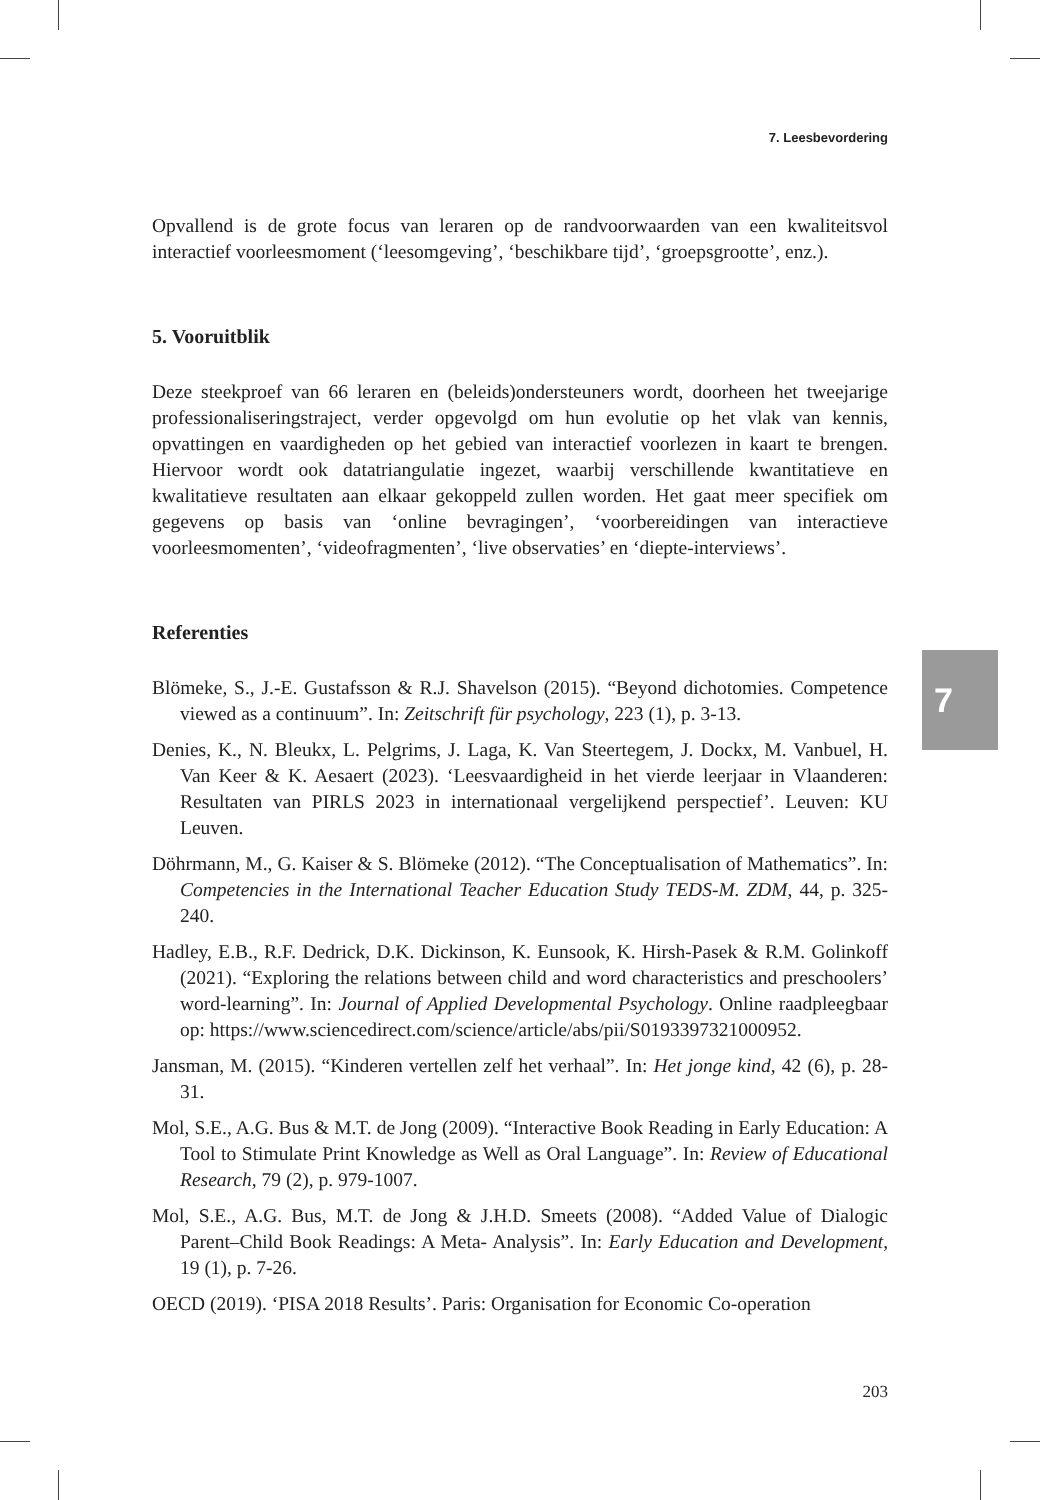7. Leesbevordering
Opvallend is de grote focus van leraren op de randvoorwaarden van een kwaliteitsvol interactief voorleesmoment (‘leesomgeving’, ‘beschikbare tijd’, ‘groepsgrootte’, enz.).
5. Vooruitblik
Deze steekproef van 66 leraren en (beleids)ondersteuners wordt, doorheen het tweejarige professionaliseringstraject, verder opgevolgd om hun evolutie op het vlak van kennis, opvattingen en vaardigheden op het gebied van interactief voorlezen in kaart te brengen. Hiervoor wordt ook datatriangulatie ingezet, waarbij verschillende kwantitatieve en kwalitatieve resultaten aan elkaar gekoppeld zullen worden. Het gaat meer specifiek om gegevens op basis van ‘online bevragingen’, ‘voorbereidingen van interactieve voorleesmomenten’, ‘videofragmenten’, ‘live observaties’ en ‘diepte-interviews’.
Referenties
Blömeke, S., J.-E. Gustafsson & R.J. Shavelson (2015). “Beyond dichotomies. Competence viewed as a continuum”. In: Zeitschrift für psychology, 223 (1), p. 3-13.
Denies, K., N. Bleukx, L. Pelgrims, J. Laga, K. Van Steertegem, J. Dockx, M. Vanbuel, H. Van Keer & K. Aesaert (2023). ‘Leesvaardigheid in het vierde leerjaar in Vlaanderen: Resultaten van PIRLS 2023 in internationaal vergelijkend perspectief’. Leuven: KU Leuven.
Döhrmann, M., G. Kaiser & S. Blömeke (2012). “The Conceptualisation of Mathematics”. In: Competencies in the International Teacher Education Study TEDS-M. ZDM, 44, p. 325-240.
Hadley, E.B., R.F. Dedrick, D.K. Dickinson, K. Eunsook, K. Hirsh-Pasek & R.M. Golinkoff (2021). “Exploring the relations between child and word characteristics and preschoolers’ word-learning”. In: Journal of Applied Developmental Psychology. Online raadpleegbaar op: https://www.sciencedirect.com/science/article/abs/pii/S0193397321000952.
Jansman, M. (2015). “Kinderen vertellen zelf het verhaal”. In: Het jonge kind, 42 (6), p. 28-31.
Mol, S.E., A.G. Bus & M.T. de Jong (2009). “Interactive Book Reading in Early Education: A Tool to Stimulate Print Knowledge as Well as Oral Language”. In: Review of Educational Research, 79 (2), p. 979-1007.
Mol, S.E., A.G. Bus, M.T. de Jong & J.H.D. Smeets (2008). “Added Value of Dialogic Parent–Child Book Readings: A Meta- Analysis”. In: Early Education and Development, 19 (1), p. 7-26.
OECD (2019). ‘PISA 2018 Results’. Paris: Organisation for Economic Co-operation
7
203